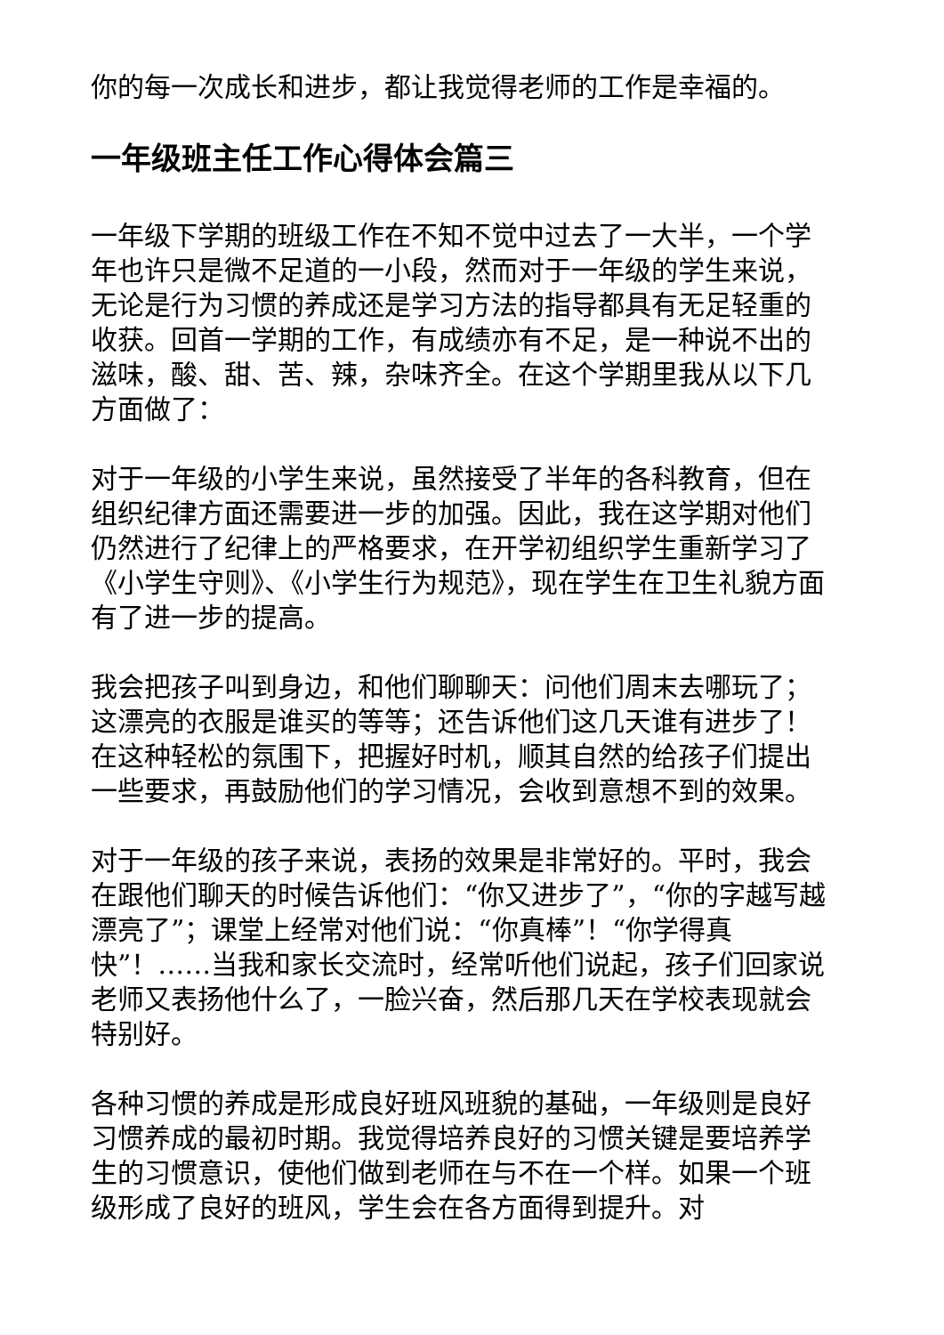你的每一次成长和进步，都让我觉得老师的工作是幸福的。
一年级班主任工作心得体会篇三
一年级下学期的班级工作在不知不觉中过去了一大半，一个学年也许只是微不足道的一小段，然而对于一年级的学生来说，无论是行为习惯的养成还是学习方法的指导都具有无足轻重的收获。回首一学期的工作，有成绩亦有不足，是一种说不出的滋味，酸、甜、苦、辣，杂味齐全。在这个学期里我从以下几方面做了：
对于一年级的小学生来说，虽然接受了半年的各科教育，但在组织纪律方面还需要进一步的加强。因此，我在这学期对他们仍然进行了纪律上的严格要求，在开学初组织学生重新学习了《小学生守则》、《小学生行为规范》，现在学生在卫生礼貌方面有了进一步的提高。
我会把孩子叫到身边，和他们聊聊天：问他们周末去哪玩了；这漂亮的衣服是谁买的等等；还告诉他们这几天谁有进步了！在这种轻松的氛围下，把握好时机，顺其自然的给孩子们提出一些要求，再鼓励他们的学习情况，会收到意想不到的效果。
对于一年级的孩子来说，表扬的效果是非常好的。平时，我会在跟他们聊天的时候告诉他们：“你又进步了”，“你的字越写越漂亮了”；课堂上经常对他们说：“你真棒”！“你学得真快”！……当我和家长交流时，经常听他们说起，孩子们回家说老师又表扬他什么了，一脸兴奋，然后那几天在学校表现就会特别好。
各种习惯的养成是形成良好班风班貌的基础，一年级则是良好习惯养成的最初时期。我觉得培养良好的习惯关键是要培养学生的习惯意识，使他们做到老师在与不在一个样。如果一个班级形成了良好的班风，学生会在各方面得到提升。对